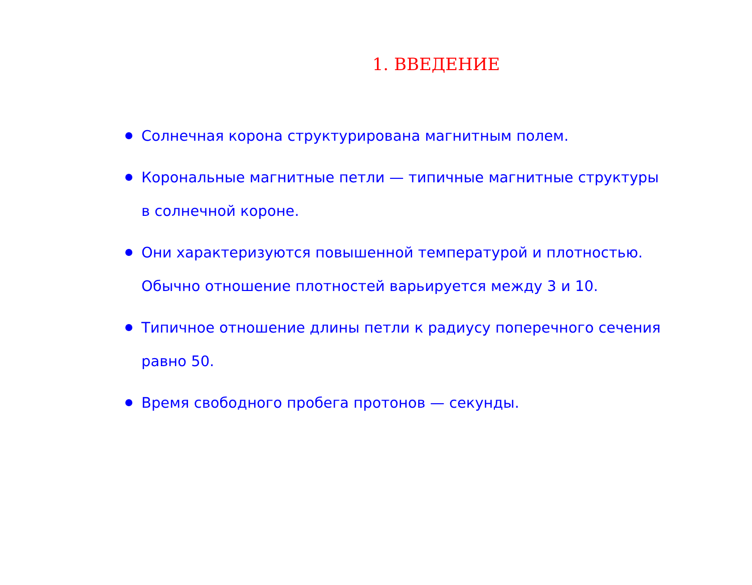1. ВВЕДЕНИЕ
Солнечная корона структурирована магнитным полем.
Корональные магнитные петли — типичные магнитные структуры в солнечной короне.
Они характеризуются повышенной температурой и плотностью. Обычно отношение плотностей варьируется между 3 и 10.
Типичное отношение длины петли к радиусу поперечного сечения равно 50.
Время свободного пробега протонов — секунды.